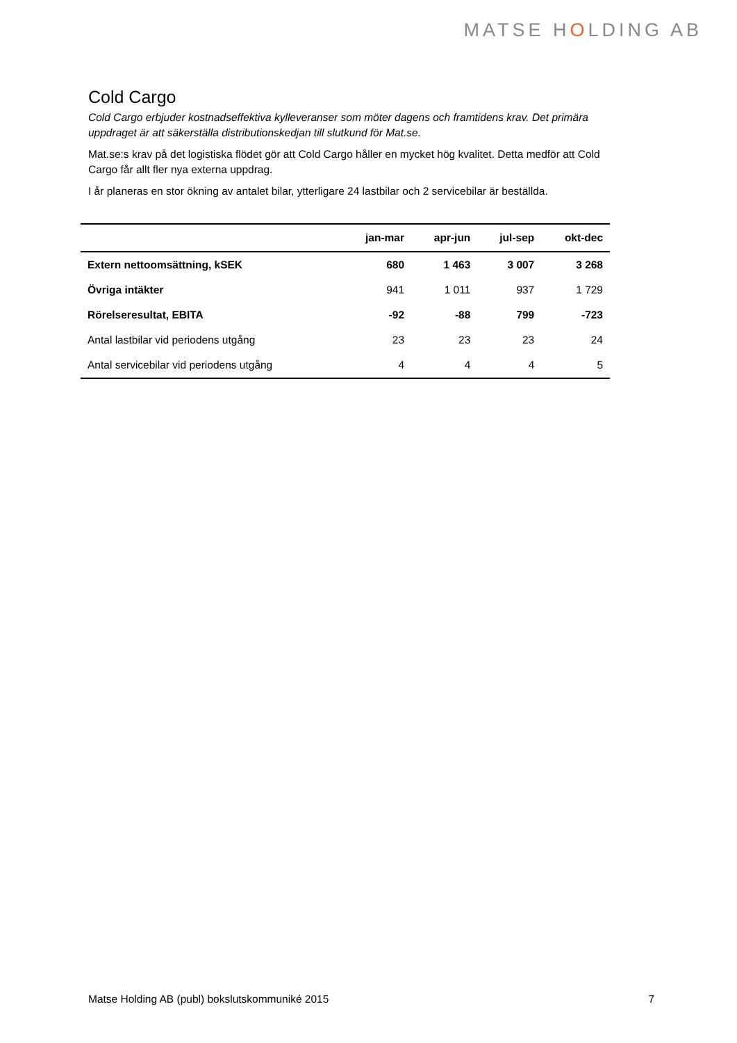MATSE HOLDING AB
Cold Cargo
Cold Cargo erbjuder kostnadseffektiva kylleveranser som möter dagens och framtidens krav. Det primära uppdraget är att säkerställa distributionskedjan till slutkund för Mat.se.
Mat.se:s krav på det logistiska flödet gör att Cold Cargo håller en mycket hög kvalitet. Detta medför att Cold Cargo får allt fler nya externa uppdrag.
I år planeras en stor ökning av antalet bilar, ytterligare 24 lastbilar och 2 servicebilar är beställda.
| | jan-mar | apr-jun | jul-sep | okt-dec |
| --- | --- | --- | --- | --- |
| Extern nettoomsättning, kSEK | 680 | 1 463 | 3 007 | 3 268 |
| Övriga intäkter | 941 | 1 011 | 937 | 1 729 |
| Rörelseresultat, EBITA | -92 | -88 | 799 | -723 |
| Antal lastbilar vid periodens utgång | 23 | 23 | 23 | 24 |
| Antal servicebilar vid periodens utgång | 4 | 4 | 4 | 5 |
Matse Holding AB (publ) bokslutskommuniké 2015 7